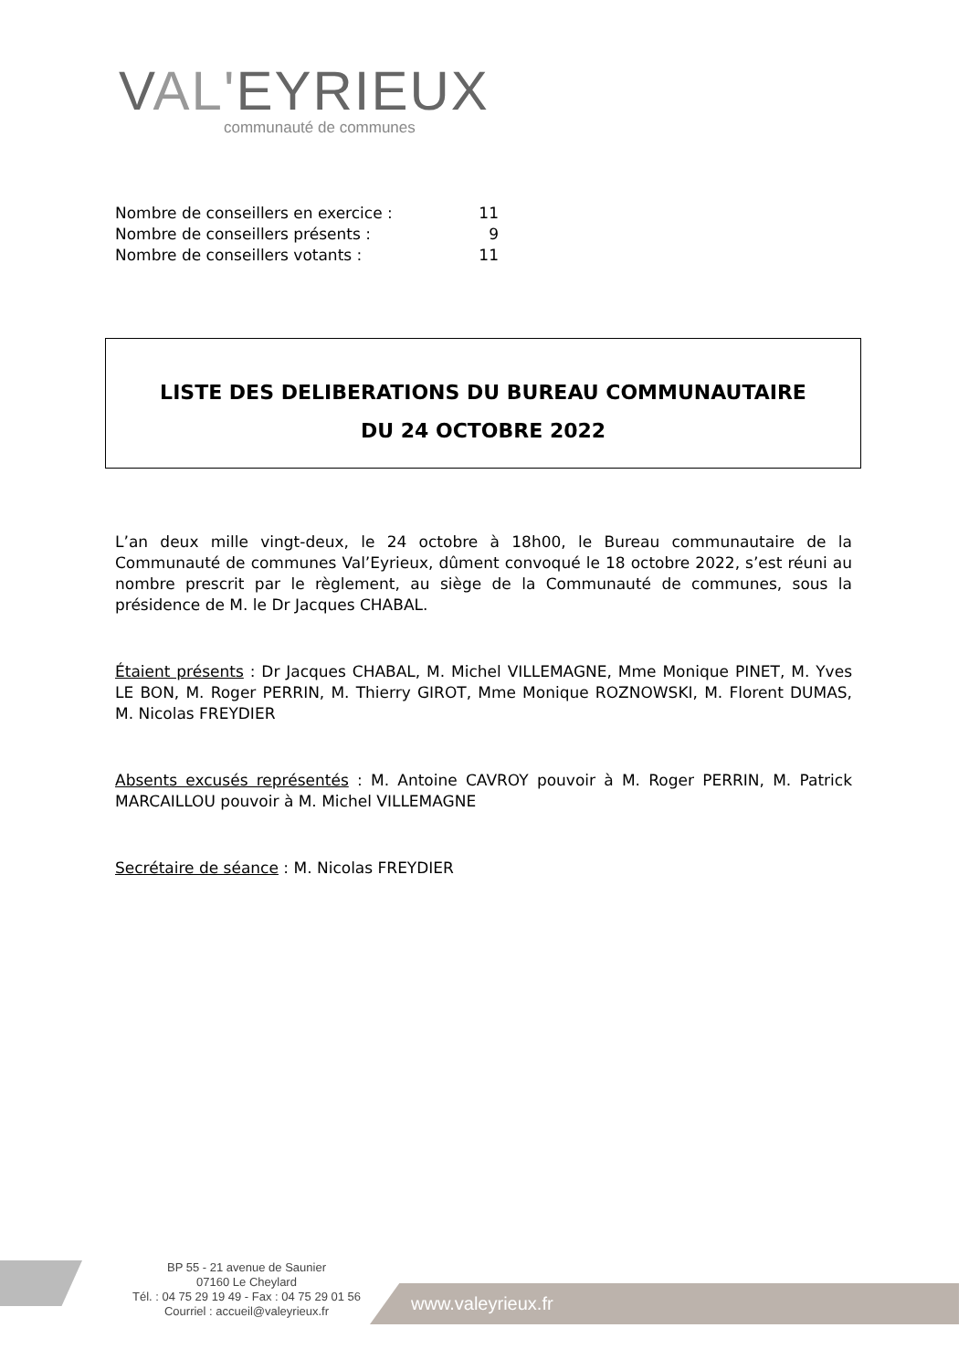VAL'EYRIEUX
communauté de communes
Nombre de conseillers en exercice : 11
Nombre de conseillers présents : 9
Nombre de conseillers votants : 11
LISTE DES DELIBERATIONS DU BUREAU COMMUNAUTAIRE
DU 24 OCTOBRE 2022
L’an deux mille vingt-deux, le 24 octobre à 18h00, le Bureau communautaire de la Communauté de communes Val’Eyrieux, dûment convoqué le 18 octobre 2022, s’est réuni au nombre prescrit par le règlement, au siège de la Communauté de communes, sous la présidence de M. le Dr Jacques CHABAL.
Étaient présents : Dr Jacques CHABAL, M. Michel VILLEMAGNE, Mme Monique PINET, M. Yves LE BON, M. Roger PERRIN, M. Thierry GIROT, Mme Monique ROZNOWSKI, M. Florent DUMAS, M. Nicolas FREYDIER
Absents excusés représentés : M. Antoine CAVROY pouvoir à M. Roger PERRIN, M. Patrick MARCAILLOU pouvoir à M. Michel VILLEMAGNE
Secrétaire de séance : M. Nicolas FREYDIER
BP 55 - 21 avenue de Saunier
07160 Le Cheylard
Tél. : 04 75 29 19 49 - Fax : 04 75 29 01 56
Courriel : accueil@valeyrieux.fr
www.valeyrieux.fr